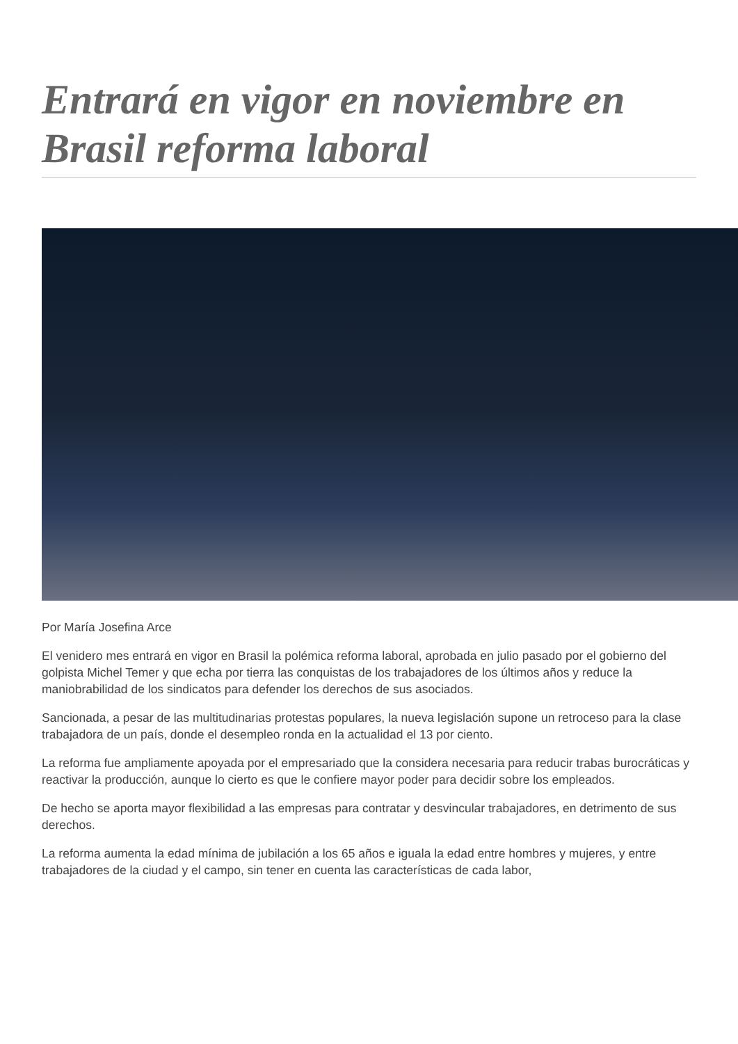Entrará en vigor en noviembre en Brasil reforma laboral
Por María Josefina Arce
El venidero mes entrará en vigor en Brasil la polémica reforma laboral, aprobada en julio pasado por el gobierno del golpista Michel Temer y que echa por tierra las conquistas de los trabajadores de los últimos años y reduce la maniobrabilidad de los sindicatos para defender los derechos de sus asociados.
Sancionada, a pesar de las multitudinarias protestas populares, la nueva legislación supone un retroceso para la clase trabajadora de un país, donde el desempleo ronda en la actualidad el 13 por ciento.
La reforma fue ampliamente apoyada por el empresariado que la considera necesaria para reducir trabas burocráticas y reactivar la producción, aunque lo cierto es que le confiere mayor poder para decidir sobre los empleados.
De hecho se aporta mayor flexibilidad a las empresas para contratar y desvincular trabajadores, en detrimento de sus derechos.
La reforma aumenta la edad mínima de jubilación a los 65 años e iguala la edad entre hombres y mujeres, y entre trabajadores de la ciudad y el campo, sin tener en cuenta las características de cada labor,